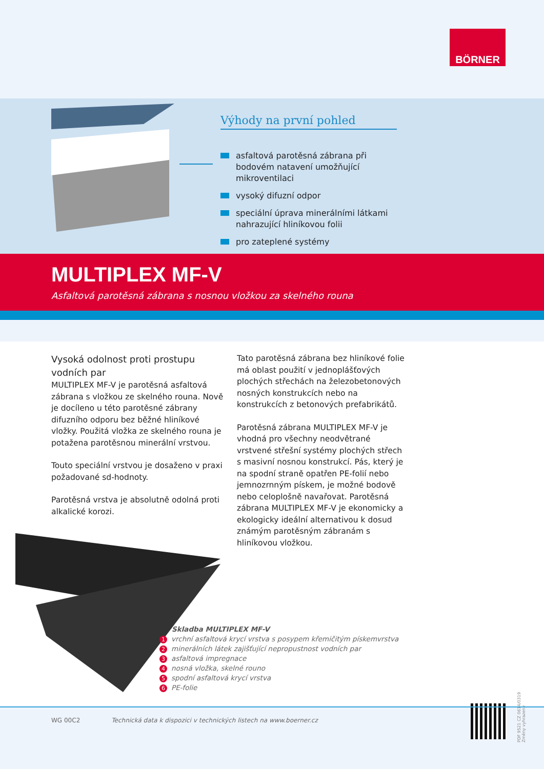BÖRNER
Výhody na první pohled
asfaltová parotěsná zábrana při bodovém natavení umožňující mikroventilaci
vysoký difuzní odpor
speciální úprava minerálními látkami nahrazující hliníkovou folii
pro zateplené systémy
MULTIPLEX MF-V
Asfaltová parotěsná zábrana s nosnou vložkou za skelného rouna
Vysoká odolnost proti prostupu vodních par
MULTIPLEX MF-V je parotěsná asfaltová zábrana s vložkou ze skelného rouna. Nově je docíleno u této parotěsné zábrany difuzního odporu bez běžné hliníkové vložky. Použitá vložka ze skelného rouna je potažena parotěsnou minerální vrstvou.
Touto speciální vrstvou je dosaženo v praxi požadované sd-hodnoty.
Parotěsná vrstva je absolutně odolná proti alkalické korozi.
Tato parotěsná zábrana bez hliníkové folie má oblast použití v jednoplášťových plochých střechách na železobetonových nosných konstrukcích nebo na konstrukcích z betonových prefabrikátů.
Parotěsná zábrana MULTIPLEX MF-V je vhodná pro všechny neodvětrané vrstvené střešní systémy plochých střech s masivní nosnou konstrukcí. Pás, který je na spodní straně opatřen PE-folií nebo jemnozrnným pískem, je možné bodově nebo celoplošně navařovat. Parotěsná zábrana MULTIPLEX MF-V je ekonomicky a ekologicky ideální alternativou k dosud známým parotěsným zábranám s hliníkovou vložkou.
Skladba MULTIPLEX MF-V
1 vrchní asfaltová krycí vrstva s posypem křemičitým pískemvrstva
2 minerálních látek zajišťující nepropustnost vodních par
3 asfaltová impregnace
4 nosná vložka, skelné rouno
5 spodní asfaltová krycí vrstva
6 PE-folie
PDF 9521 CZ 0614/0319
Změny vyhrazeny
WG 00C2 Technická data k dispozici v technických listech na www.boerner.cz